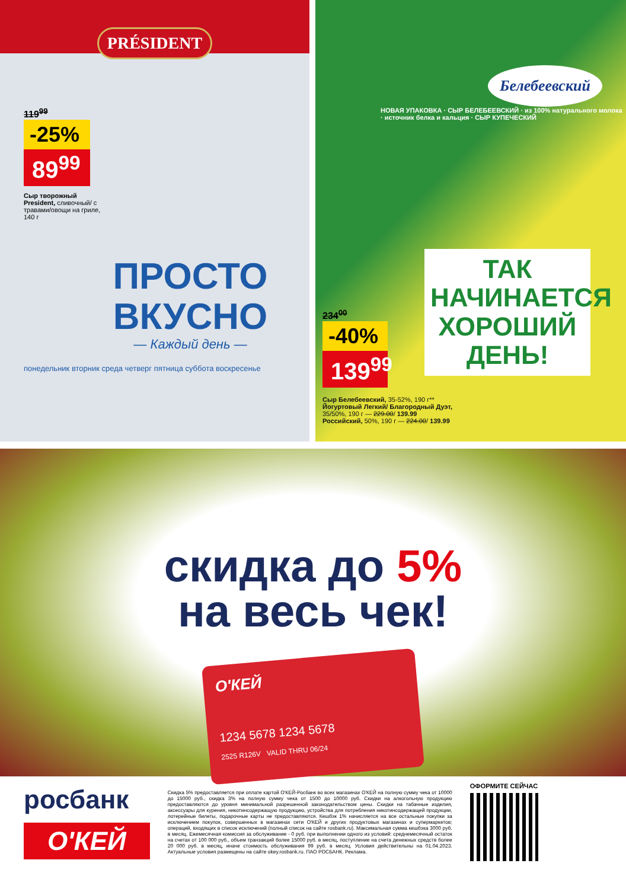PRÉSIDENT
119<sup>99</sup>
-25%
89<sup>99</sup>
Сыр творожный President, сливочный/ с травами/овощи на гриле, 140 г
ПРОСТО
ВКУСНО
— Каждый день —
понедельник вторник среда четверг пятница суббота воскресенье
Белебеевский
НОВАЯ УПАКОВКА · СЫР БЕЛЕБЕЕВСКИЙ · из 100% натурального молока · источник белка и кальция · СЫР КУПЕЧЕСКИЙ
ТАК НАЧИНАЕТСЯ ХОРОШИЙ ДЕНЬ!
234<sup>00</sup>
-40%
139<sup>99</sup>
Сыр Белебеевский, 35-52%, 190 г**
Йогуртовый Легкий/ Благородный Дуэт, 35/50%, 190 г — 229.00/ 139.99
Российский, 50%, 190 г — 224.00/ 139.99
скидка до 5%
на весь чек!
О'КЕЙ
1234 5678 1234 5678
2525 R126V VALID THRU 06/24
росбанк
О'КЕЙ
Скидка 5% предоставляется при оплате картой О'КЕЙ-Росбанк во всех магазинах О'КЕЙ на полную сумму чека от 10000 до 15000 руб., скидка 3% на полную сумму чека от 1500 до 10000 руб. Скидки на алкогольную продукцию предоставляются до уровня минимальной разрешенной законодательством цены. Скидки на табачные изделия, аксессуары для курения, никотинсодержащую продукцию, устройства для потребления никотинсодержащей продукции, лотерейные билеты, подарочные карты не предоставляются. Кешбэк 1% начисляется на все остальные покупки за исключением покупок, совершенных в магазинах сети О'КЕЙ и других продуктовых магазинах и супермаркетов; операций, входящих в список исключений (полный список на сайте rosbank.ru). Максимальная сумма кешбэка 3000 руб. в месяц. Ежемесячная комиссия за обслуживание - 0 руб. при выполнении одного из условий: среднемесячный остаток на счетах от 100 000 руб., объем транзакций более 15000 руб. в месяц, поступление на счета денежных средств более 20 000 руб. в месяц, иначе стоимость обслуживания 99 руб. в месяц. Условия действительны на 01.04.2023. Актуальные условия размещены на сайте okey.rosbank.ru. ПАО РОСБАНК. Реклама.
ОФОРМИТЕ СЕЙЧАС